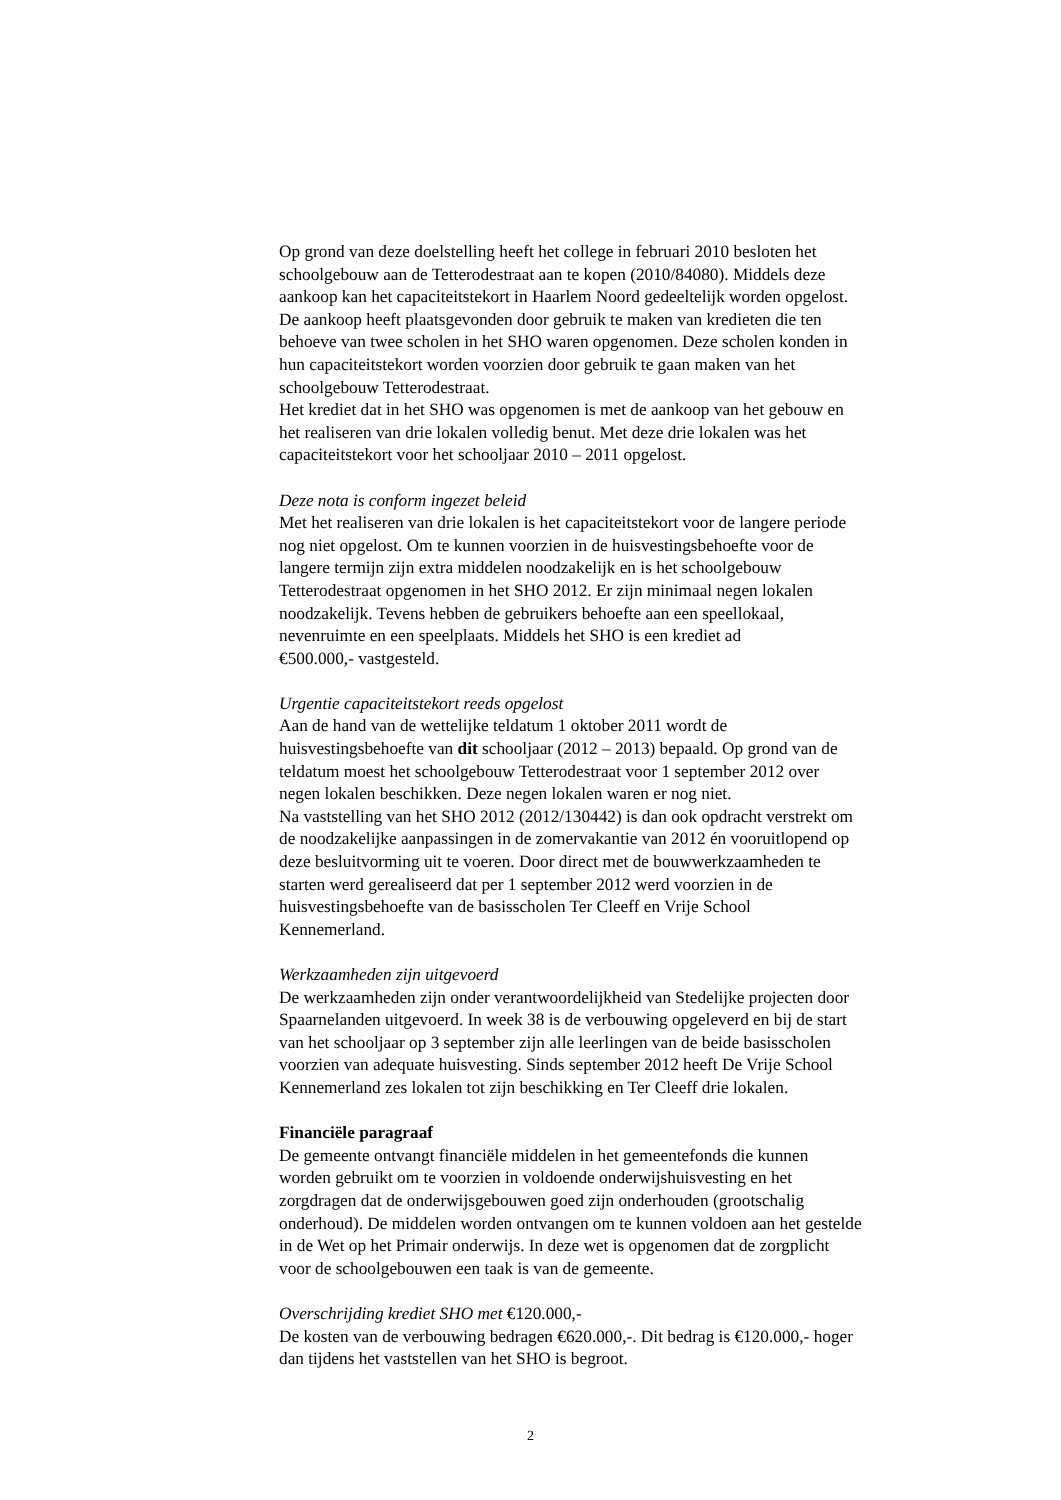Op grond van deze doelstelling heeft het college in februari 2010 besloten het
schoolgebouw aan de Tetterodestraat aan te kopen (2010/84080). Middels deze
aankoop kan het capaciteitstekort in Haarlem Noord gedeeltelijk worden opgelost.
De aankoop heeft plaatsgevonden door gebruik te maken van kredieten die ten
behoeve van twee scholen in het SHO waren opgenomen. Deze scholen konden in
hun capaciteitstekort worden voorzien door gebruik te gaan maken van het
schoolgebouw Tetterodestraat.
Het krediet dat in het SHO was opgenomen is met de aankoop van het gebouw en
het realiseren van drie lokalen volledig benut. Met deze drie lokalen was het
capaciteitstekort voor het schooljaar 2010 – 2011 opgelost.
Deze nota is conform ingezet beleid
Met het realiseren van drie lokalen is het capaciteitstekort voor de langere periode
nog niet opgelost. Om te kunnen voorzien in de huisvestingsbehoefte voor de
langere termijn zijn extra middelen noodzakelijk en is het schoolgebouw
Tetterodestraat opgenomen in het SHO 2012. Er zijn minimaal negen lokalen
noodzakelijk. Tevens hebben de gebruikers behoefte aan een speellokaal,
nevenruimte en een speelplaats. Middels het SHO is een krediet ad
€500.000,- vastgesteld.
Urgentie capaciteitstekort reeds opgelost
Aan de hand van de wettelijke teldatum 1 oktober 2011 wordt de
huisvestingsbehoefte van dit schooljaar (2012 – 2013) bepaald. Op grond van de
teldatum moest het schoolgebouw Tetterodestraat voor 1 september 2012 over
negen lokalen beschikken. Deze negen lokalen waren er nog niet.
Na vaststelling van het SHO 2012 (2012/130442) is dan ook opdracht verstrekt om
de noodzakelijke aanpassingen in de zomervakantie van 2012 én vooruitlopend op
deze besluitvorming uit te voeren. Door direct met de bouwwerkzaamheden te
starten werd gerealiseerd dat per 1 september 2012 werd voorzien in de
huisvestingsbehoefte van de basisscholen Ter Cleeff en Vrije School
Kennemerland.
Werkzaamheden zijn uitgevoerd
De werkzaamheden zijn onder verantwoordelijkheid van Stedelijke projecten door
Spaarnelanden uitgevoerd. In week 38 is de verbouwing opgeleverd en bij de start
van het schooljaar op 3 september zijn alle leerlingen van de beide basisscholen
voorzien van adequate huisvesting. Sinds september 2012 heeft De Vrije School
Kennemerland zes lokalen tot zijn beschikking en Ter Cleeff drie lokalen.
Financiële paragraaf
De gemeente ontvangt financiële middelen in het gemeentefonds die kunnen
worden gebruikt om te voorzien in voldoende onderwijshuisvesting en het
zorgdragen dat de onderwijsgebouwen goed zijn onderhouden (grootschalig
onderhoud). De middelen worden ontvangen om te kunnen voldoen aan het gestelde
in de Wet op het Primair onderwijs. In deze wet is opgenomen dat de zorgplicht
voor de schoolgebouwen een taak is van de gemeente.
Overschrijding krediet SHO met €120.000,-
De kosten van de verbouwing bedragen €620.000,-. Dit bedrag is €120.000,- hoger
dan tijdens het vaststellen van het SHO is begroot.
2